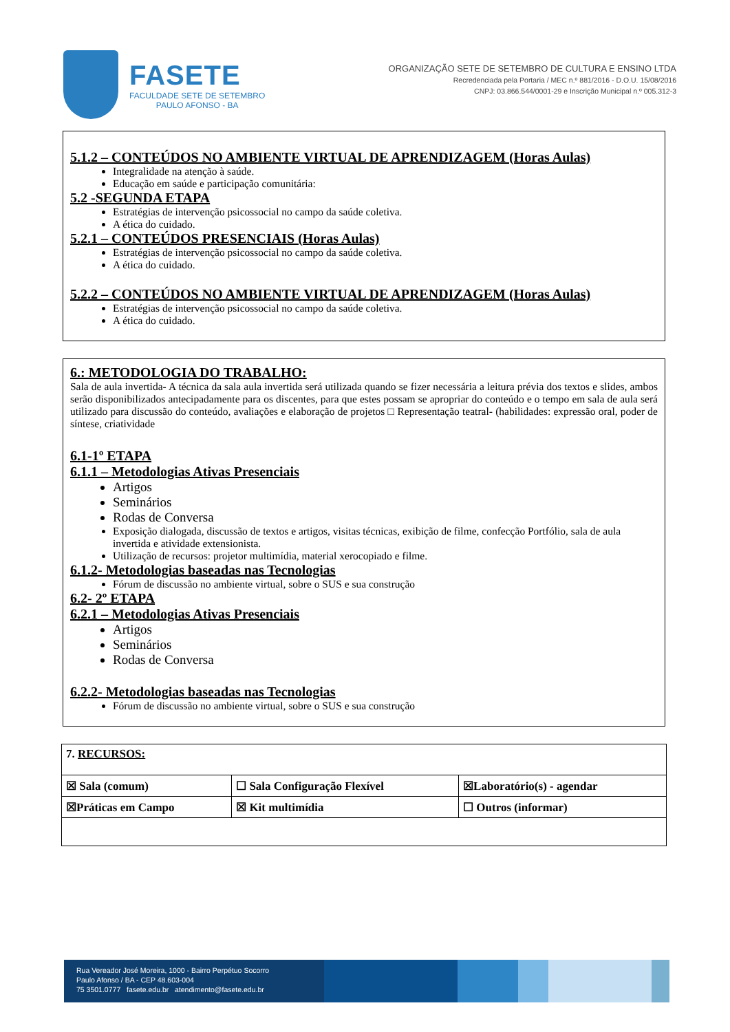FASETE
FACULDADE SETE DE SETEMBRO
PAULO AFONSO - BA
ORGANIZAÇÃO SETE DE SETEMBRO DE CULTURA E ENSINO LTDA
Recredenciada pela Portaria / MEC n.º 881/2016 - D.O.U. 15/08/2016
CNPJ: 03.866.544/0001-29 e Inscrição Municipal n.º 005.312-3
5.1.2 – CONTEÚDOS NO AMBIENTE VIRTUAL DE APRENDIZAGEM (Horas Aulas)
Integralidade na atenção à saúde.
Educação em saúde e participação comunitária:
5.2 -SEGUNDA ETAPA
Estratégias de intervenção psicossocial no campo da saúde coletiva.
A ética do cuidado.
5.2.1 – CONTEÚDOS PRESENCIAIS (Horas Aulas)
Estratégias de intervenção psicossocial no campo da saúde coletiva.
A ética do cuidado.
5.2.2 – CONTEÚDOS NO AMBIENTE VIRTUAL DE APRENDIZAGEM (Horas Aulas)
Estratégias de intervenção psicossocial no campo da saúde coletiva.
A ética do cuidado.
6.: METODOLOGIA DO TRABALHO:
Sala de aula invertida- A técnica da sala aula invertida será utilizada quando se fizer necessária a leitura prévia dos textos e slides, ambos serão disponibilizados antecipadamente para os discentes, para que estes possam se apropriar do conteúdo e o tempo em sala de aula será utilizado para discussão do conteúdo, avaliações e elaboração de projetos □ Representação teatral- (habilidades: expressão oral, poder de síntese, criatividade
6.1-1º ETAPA
6.1.1 – Metodologias Ativas Presenciais
Artigos
Seminários
Rodas de Conversa
Exposição dialogada, discussão de textos e artigos, visitas técnicas, exibição de filme, confecção Portfólio, sala de aula invertida e atividade extensionista.
Utilização de recursos: projetor multimídia, material xerocopiado e filme.
6.1.2- Metodologias baseadas nas Tecnologias
Fórum de discussão no ambiente virtual, sobre o SUS e sua construção
6.2- 2º ETAPA
6.2.1 – Metodologias Ativas Presenciais
Artigos
Seminários
Rodas de Conversa
6.2.2- Metodologias baseadas nas Tecnologias
Fórum de discussão no ambiente virtual, sobre o SUS e sua construção
| 7. RECURSOS: | | |
| ☒ Sala (comum) | ☐ Sala Configuração Flexível | ☒Laboratório(s) - agendar |
| ☒Práticas em Campo | ☒ Kit multimídia | ☐ Outros (informar) |
Rua Vereador José Moreira, 1000 - Bairro Perpétuo Socorro
Paulo Afonso / BA - CEP 48.603-004
75 3501.0777 fasete.edu.br atendimento@fasete.edu.br